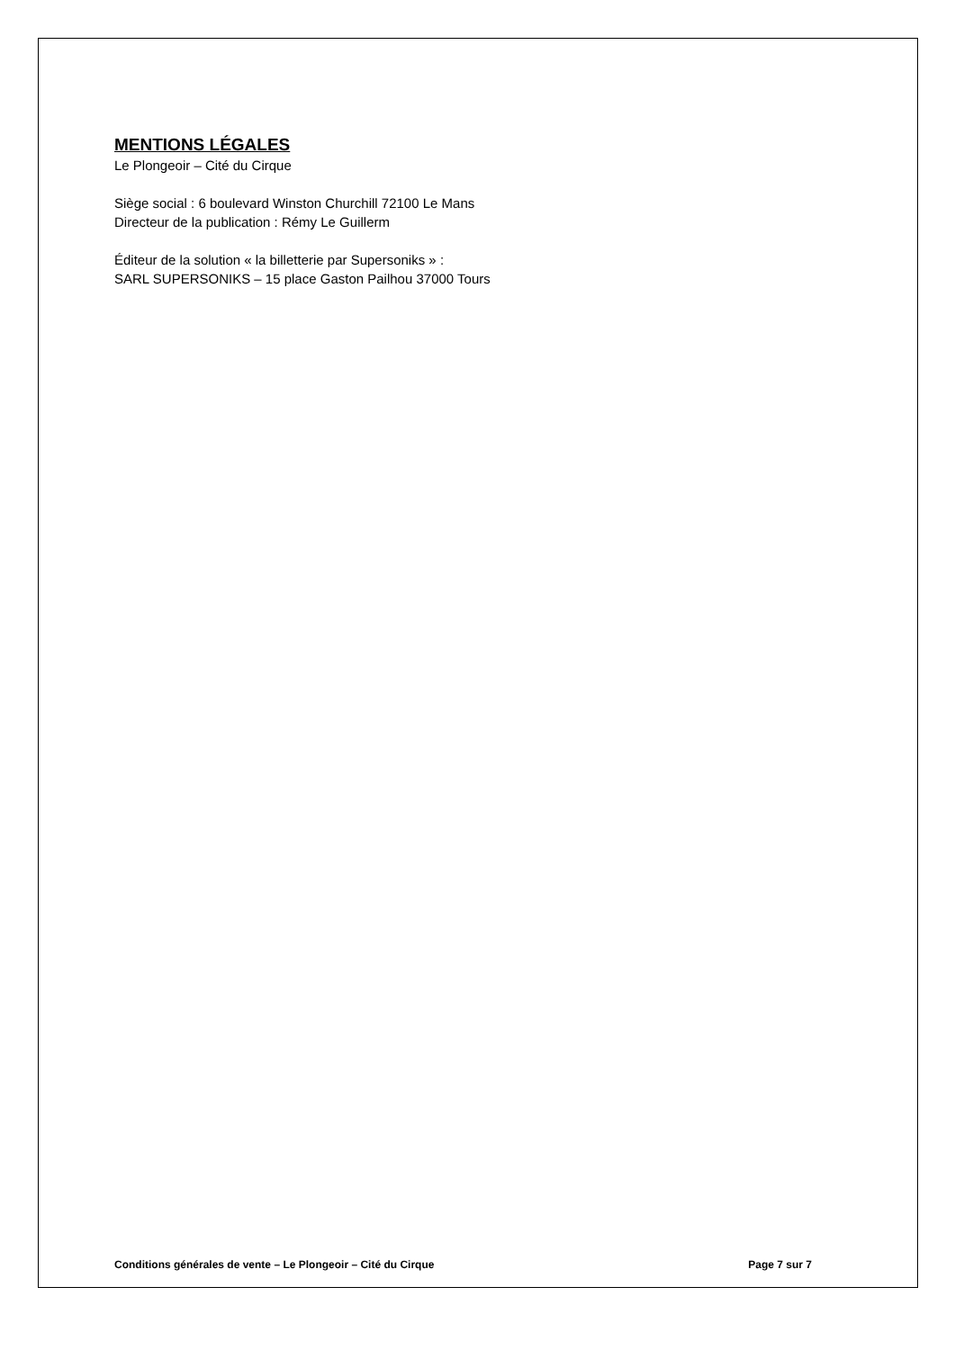MENTIONS LÉGALES
Le Plongeoir – Cité du Cirque
Siège social : 6 boulevard Winston Churchill 72100 Le Mans
Directeur de la publication : Rémy Le Guillerm
Éditeur de la solution « la billetterie par Supersoniks » :
SARL SUPERSONIKS – 15 place Gaston Pailhou 37000 Tours
Conditions générales de vente – Le Plongeoir – Cité du Cirque Page 7 sur 7